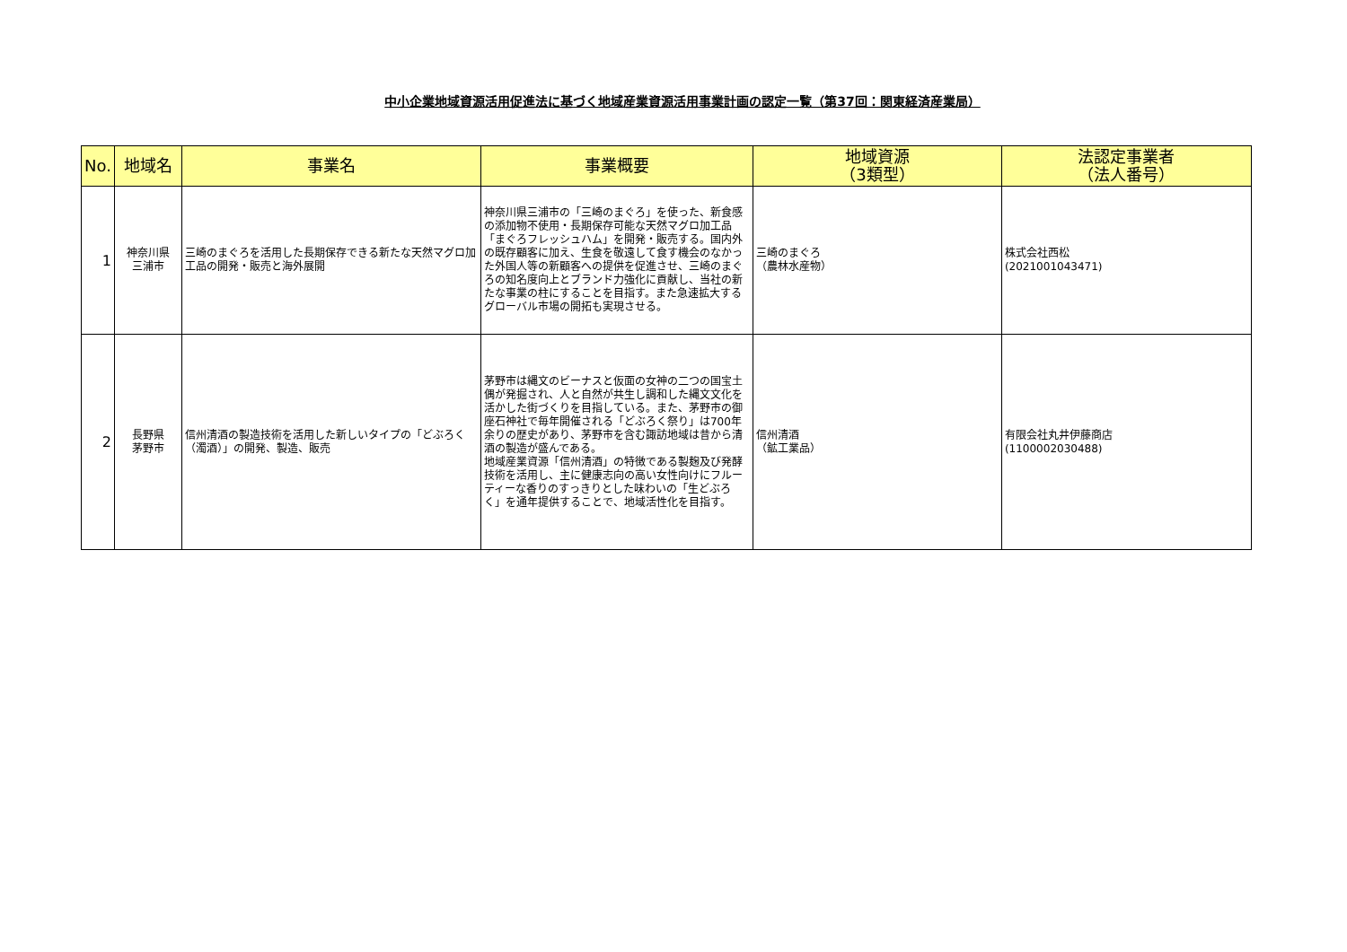中小企業地域資源活用促進法に基づく地域産業資源活用事業計画の認定一覧（第37回：関東経済産業局）
| No. | 地域名 | 事業名 | 事業概要 | 地域資源 （3類型） | 法認定事業者 （法人番号） |
| --- | --- | --- | --- | --- | --- |
| 1 | 神奈川県 三浦市 | 三崎のまぐろを活用した長期保存できる新たな天然マグロ加工品の開発・販売と海外展開 | 神奈川県三浦市の「三崎のまぐろ」を使った、新食感の添加物不使用・長期保存可能な天然マグロ加工品「まぐろフレッシュハム」を開発・販売する。国内外の既存顧客に加え、生食を敬遠して食す機会のなかった外国人等の新顧客への提供を促進させ、三崎のまぐろの知名度向上とブランド力強化に貢献し、当社の新たな事業の柱にすることを目指す。また急速拡大するグローバル市場の開拓も実現させる。 | 三崎のまぐろ （農林水産物） | 株式会社西松 (2021001043471) |
| 2 | 長野県 茅野市 | 信州清酒の製造技術を活用した新しいタイプの「どぶろく（濁酒）」の開発、製造、販売 | 茅野市は縄文のビーナスと仮面の女神の二つの国宝土偶が発掘され、人と自然が共生し調和した縄文文化を活かした街づくりを目指している。また、茅野市の御座石神社で毎年開催される「どぶろく祭り」は700年余りの歴史があり、茅野市を含む諏訪地域は昔から清酒の製造が盛んである。 地域産業資源「信州清酒」の特徴である製麹及び発酵技術を活用し、主に健康志向の高い女性向けにフルーティーな香りのすっきりとした味わいの「生どぶろく」を通年提供することで、地域活性化を目指す。 | 信州清酒 （鉱工業品） | 有限会社丸井伊藤商店 (1100002030488) |